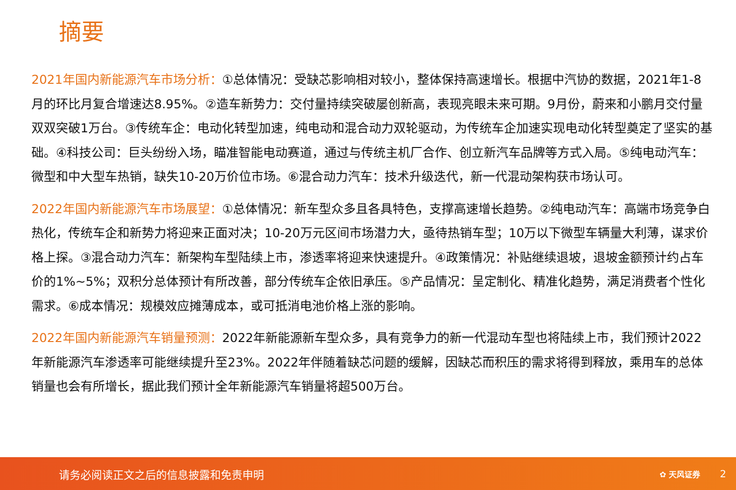摘要
2021年国内新能源汽车市场分析：①总体情况：受缺芯影响相对较小，整体保持高速增长。根据中汽协的数据，2021年1-8月的环比月复合增速达8.95%。②造车新势力：交付量持续突破屡创新高，表现亮眼未来可期。9月份，蔚来和小鹏月交付量双双突破1万台。③传统车企：电动化转型加速，纯电动和混合动力双轮驱动，为传统车企加速实现电动化转型奠定了坚实的基础。④科技公司：巨头纷纷入场，瞄准智能电动赛道，通过与传统主机厂合作、创立新汽车品牌等方式入局。⑤纯电动汽车：微型和中大型车热销，缺失10-20万价位市场。⑥混合动力汽车：技术升级迭代，新一代混动架构获市场认可。
2022年国内新能源汽车市场展望：①总体情况：新车型众多且各具特色，支撑高速增长趋势。②纯电动汽车：高端市场竞争白热化，传统车企和新势力将迎来正面对决；10-20万元区间市场潜力大，亟待热销车型；10万以下微型车辆量大利薄，谋求价格上探。③混合动力汽车：新架构车型陆续上市，渗透率将迎来快速提升。④政策情况：补贴继续退坡，退坡金额预计约占车价的1%~5%；双积分总体预计有所改善，部分传统车企依旧承压。⑤产品情况：呈定制化、精准化趋势，满足消费者个性化需求。⑥成本情况：规模效应摊薄成本，或可抵消电池价格上涨的影响。
2022年国内新能源汽车销量预测：2022年新能源新车型众多，具有竞争力的新一代混动车型也将陆续上市，我们预计2022年新能源汽车渗透率可能继续提升至23%。2022年伴随着缺芯问题的缓解，因缺芯而积压的需求将得到释放，乘用车的总体销量也会有所增长，据此我们预计全年新能源汽车销量将超500万台。
请务必阅读正文之后的信息披露和免责申明 ✿ 天风证券 2